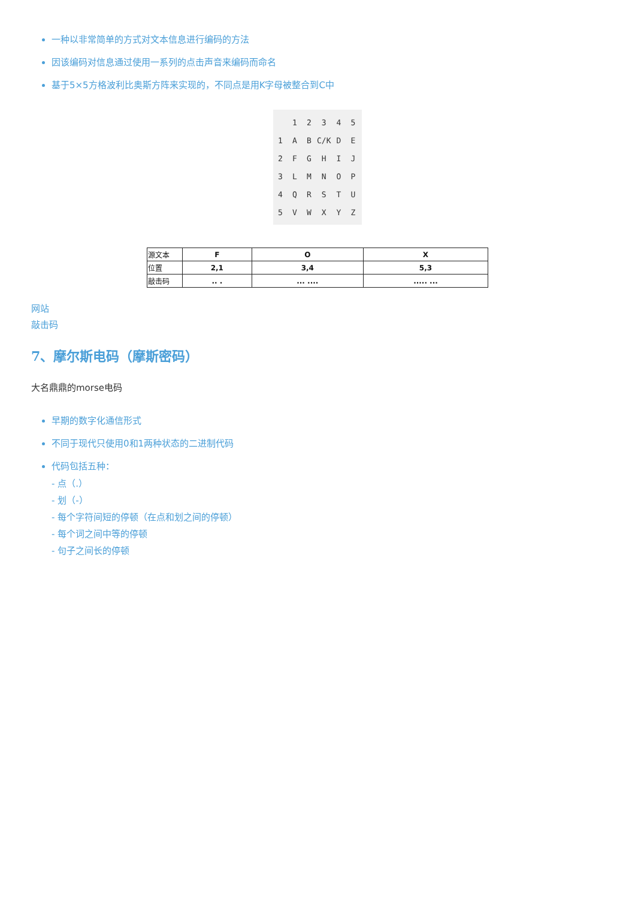一种以非常简单的方式对文本信息进行编码的方法
因该编码对信息通过使用一系列的点击声音来编码而命名
基于5×5方格波利比奥斯方阵来实现的，不同点是用K字母被整合到C中
| | 1 | 2 | 3 | 4 | 5 |
| 1 | A | B | C/K | D | E |
| 2 | F | G | H | I | J |
| 3 | L | M | N | O | P |
| 4 | Q | R | S | T | U |
| 5 | V | W | X | Y | Z |
| 源文本 | F | O | X |
| 位置 | 2,1 | 3,4 | 5,3 |
| 敲击码 | .. . | ... .... | ..... ... |
网站
敲击码
7、摩尔斯电码（摩斯密码）
大名鼎鼎的morse电码
早期的数字化通信形式
不同于现代只使用0和1两种状态的二进制代码
代码包括五种：
- 点（.）
- 划（-）
- 每个字符间短的停顿（在点和划之间的停顿）
- 每个词之间中等的停顿
- 句子之间长的停顿